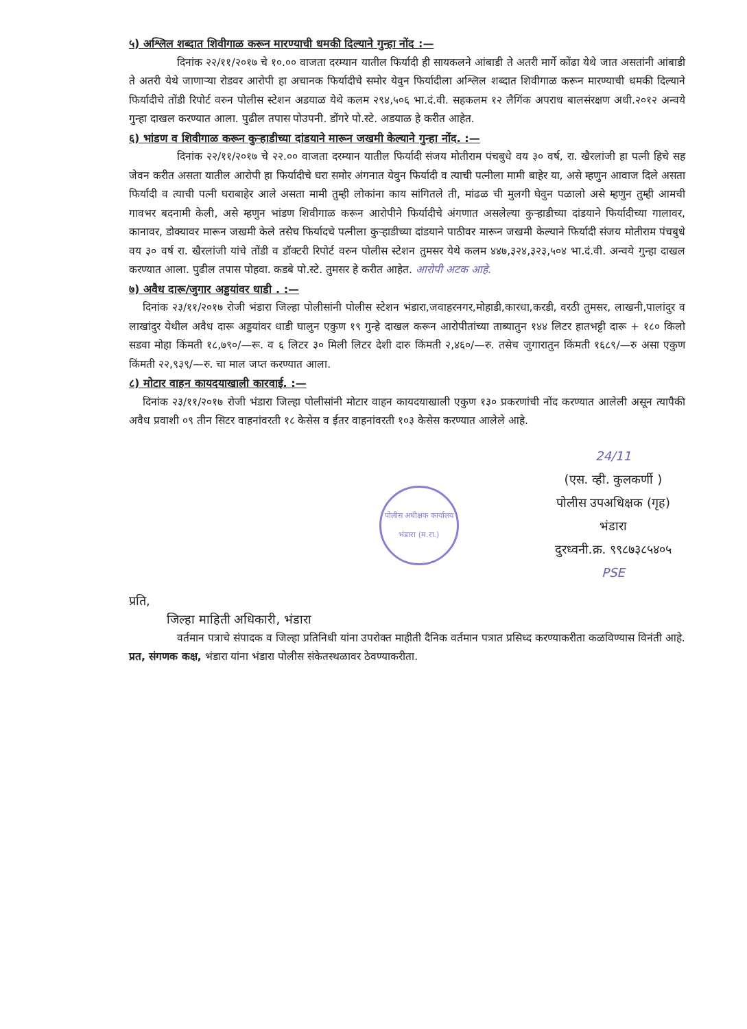५) अश्लिल शब्दात शिवीगाळ करून मारण्याची धमकी दिल्याने गुन्हा नोंद :—
दिनांक २२/११/२०१७ चे १०.०० वाजता दरम्यान यातील फिर्यादी ही सायकलने आंबाडी ते अतरी मार्गे कोंढा येथे जात असतांनी आंबाडी ते अतरी येथे जाणाऱ्या रोडवर आरोपी हा अचानक फिर्यादीचे समोर येवुन फिर्यादीला अश्लिल शब्दात शिवीगाळ करून मारण्याची धमकी दिल्याने फिर्यादीचे तोंडी रिपोर्ट वरुन पोलीस स्टेशन अडयाळ येथे कलम २९४,५०६ भा.दं.वी. सहकलम १२ लैगिंक अपराध बालसंरक्षण अधी.२०१२ अन्वये गुन्हा दाखल करण्यात आला. पुढील तपास पोउपनी. डोंगरे पो.स्टे. अडयाळ हे करीत आहेत.
६) भांडण व शिवीगाळ करून कुऱ्हाडीच्या दांडयाने मारून जखमी केल्याने गुन्हा नोंद. :—
दिनांक २२/११/२०१७ चे २२.०० वाजता दरम्यान यातील फिर्यादी संजय मोतीराम पंचबुधे वय ३० वर्ष, रा. खैरलांजी हा पत्नी हिचे सह जेवन करीत असता यातील आरोपी हा फिर्यादीचे घरा समोर अंगनात येवुन फिर्यादी व त्याची पत्नीला मामी बाहेर या, असे म्हणुन आवाज दिले असता फिर्यादी व त्याची पत्नी घराबाहेर आले असता मामी तुम्ही लोकांना काय सांगितले ती, मांढळ ची मुलगी घेवुन पळालो असे म्हणुन तुम्ही आमची गावभर बदनामी केली, असे म्हणुन भांडण शिवीगाळ करून आरोपीने फिर्यादीचे अंगणात असलेल्या कुऱ्हाडीच्या दांडयाने फिर्यादीच्या गालावर, कानावर, डोक्यावर मारून जखमी केले तसेच फिर्यादचे पत्नीला कुऱ्हाडीच्या दांडयाने पाठीवर मारून जखमी केल्याने फिर्यादी संजय मोतीराम पंचबुधे वय ३० वर्ष रा. खैरलांजी यांचे तोंडी व डॉक्टरी रिपोर्ट वरुन पोलीस स्टेशन तुमसर येथे कलम ४४७,३२४,३२३,५०४ भा.दं.वी. अन्वये गुन्हा दाखल करण्यात आला. पुढील तपास पोहवा. कडबे पो.स्टे. तुमसर हे करीत आहेत. आरोपी अटक आहे.
७) अवैध दारू/जुगार अड्डयांवर धाडी . :—
दिनांक २३/११/२०१७ रोजी भंडारा जिल्हा पोलीसांनी पोलीस स्टेशन भंडारा,जवाहरनगर,मोहाडी,कारधा,करडी, वरठी तुमसर, लाखनी,पालांदुर व लाखांदुर येथील अवैध दारू अड्डयांवर धाडी घालुन एकुण १९ गुन्हे दाखल करून आरोपीतांच्या ताब्यातुन १४४ लिटर हातभट्टी दारू + १८० किलो सडवा मोहा किंमती १८,७९०/—रू. व ६ लिटर ३० मिली लिटर देशी दारु किंमती २,४६०/—रु. तसेच जुगारातुन किंमती १६८९/—रु असा एकुण किंमती २२,९३९/—रु. चा माल जप्त करण्यात आला.
८) मोटार वाहन कायदयाखाली कारवाई. :—
दिनांक २३/११/२०१७ रोजी भंडारा जिल्हा पोलीसांनी मोटार वाहन कायदयाखाली एकुण १३० प्रकरणांची नोंद करण्यात आलेली असून त्यापैकी अवैध प्रवाशी ०९ तीन सिटर वाहनांवरती १८ केसेस व ईतर वाहनांवरती १०३ केसेस करण्यात आलेले आहे.
पोलीस अधीक्षक कार्यालय भंडारा (म.रा.)
24/11
(एस. व्ही. कुलकर्णी )
पोलीस उपअधिक्षक (गृह)
भंडारा
दुरध्वनी.क्र. ९९८७३८५४०५
PSE
प्रति,
जिल्हा माहिती अधिकारी, भंडारा
वर्तमान पत्राचे संपादक व जिल्हा प्रतिनिधी यांना उपरोक्त माहीती दैनिक वर्तमान पत्रात प्रसिध्द करण्याकरीता कळविण्यास विनंती आहे.
प्रत, संगणक कक्ष, भंडारा यांना भंडारा पोलीस संकेतस्थळावर ठेवण्याकरीता.